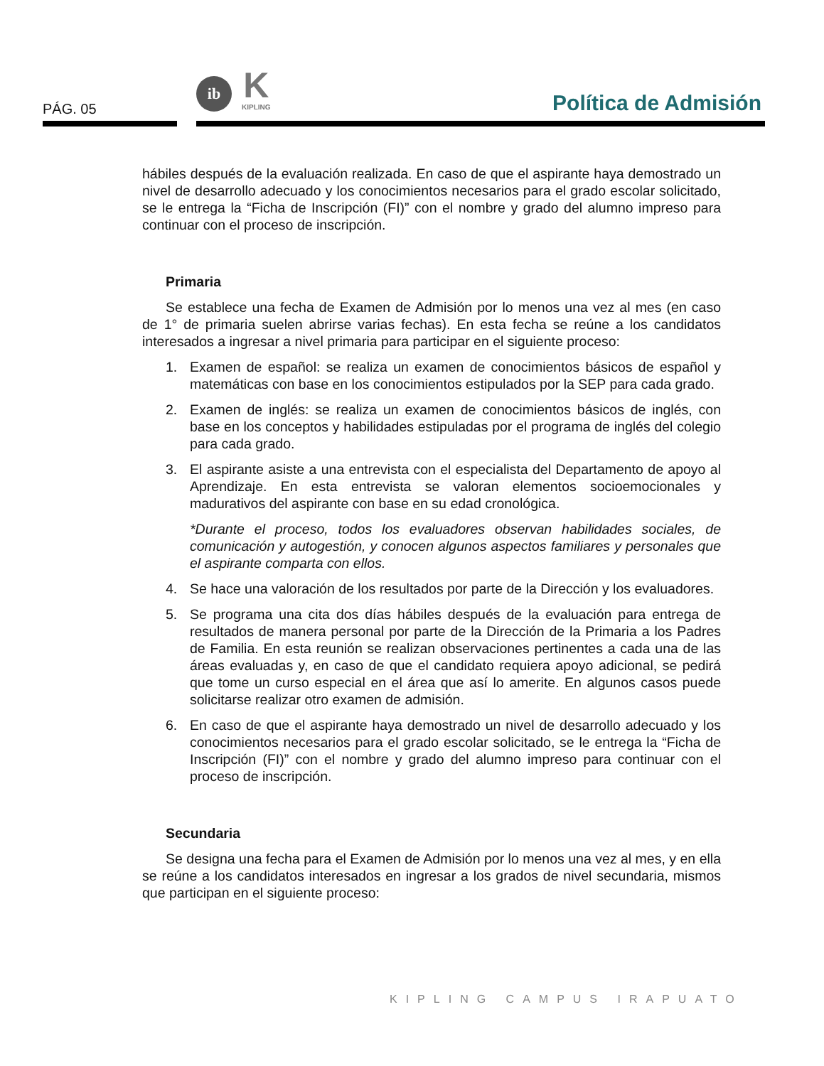PÁG. 05
ib
K
KIPLING
Política de Admisión
hábiles después de la evaluación realizada. En caso de que el aspirante haya demostrado un nivel de desarrollo adecuado y los conocimientos necesarios para el grado escolar solicitado, se le entrega la “Ficha de Inscripción (FI)” con el nombre y grado del alumno impreso para continuar con el proceso de inscripción.
Primaria
Se establece una fecha de Examen de Admisión por lo menos una vez al mes (en caso de 1° de primaria suelen abrirse varias fechas). En esta fecha se reúne a los candidatos interesados a ingresar a nivel primaria para participar en el siguiente proceso:
1. Examen de español: se realiza un examen de conocimientos básicos de español y matemáticas con base en los conocimientos estipulados por la SEP para cada grado.
2. Examen de inglés: se realiza un examen de conocimientos básicos de inglés, con base en los conceptos y habilidades estipuladas por el programa de inglés del colegio para cada grado.
3. El aspirante asiste a una entrevista con el especialista del Departamento de apoyo al Aprendizaje. En esta entrevista se valoran elementos socioemocionales y madurativos del aspirante con base en su edad cronológica.
*Durante el proceso, todos los evaluadores observan habilidades sociales, de comunicación y autogestión, y conocen algunos aspectos familiares y personales que el aspirante comparta con ellos.
4. Se hace una valoración de los resultados por parte de la Dirección y los evaluadores.
5. Se programa una cita dos días hábiles después de la evaluación para entrega de resultados de manera personal por parte de la Dirección de la Primaria a los Padres de Familia. En esta reunión se realizan observaciones pertinentes a cada una de las áreas evaluadas y, en caso de que el candidato requiera apoyo adicional, se pedirá que tome un curso especial en el área que así lo amerite. En algunos casos puede solicitarse realizar otro examen de admisión.
6. En caso de que el aspirante haya demostrado un nivel de desarrollo adecuado y los conocimientos necesarios para el grado escolar solicitado, se le entrega la “Ficha de Inscripción (FI)” con el nombre y grado del alumno impreso para continuar con el proceso de inscripción.
Secundaria
Se designa una fecha para el Examen de Admisión por lo menos una vez al mes, y en ella se reúne a los candidatos interesados en ingresar a los grados de nivel secundaria, mismos que participan en el siguiente proceso:
KIPLING CAMPUS IRAPUATO